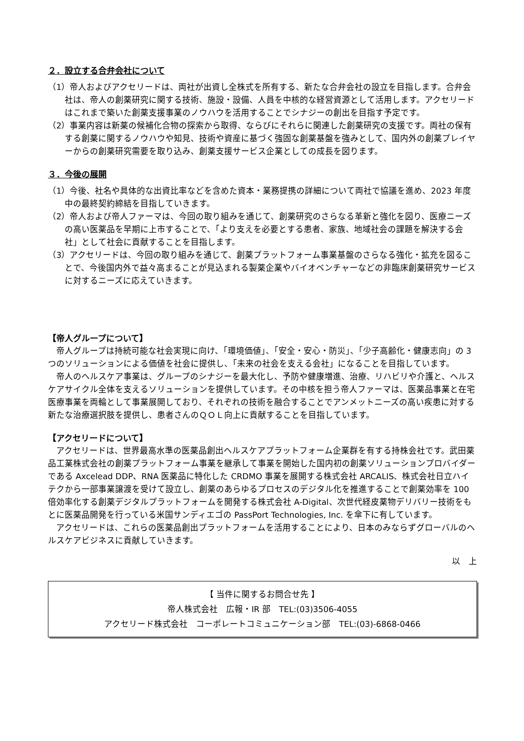２．設立する合弁会社について
（1）帝人およびアクセリードは、両社が出資し全株式を所有する、新たな合弁会社の設立を目指します。合弁会社は、帝人の創薬研究に関する技術、施設・設備、人員を中核的な経営資源として活用します。アクセリードはこれまで築いた創薬支援事業のノウハウを活用することでシナジーの創出を目指す予定です。
（2）事業内容は新薬の候補化合物の探索から取得、ならびにそれらに関連した創薬研究の支援です。両社の保有する創薬に関するノウハウや知見、技術や資産に基づく強固な創薬基盤を強みとして、国内外の創薬プレイヤーからの創薬研究需要を取り込み、創薬支援サービス企業としての成長を図ります。
３．今後の展開
（1）今後、社名や具体的な出資比率などを含めた資本・業務提携の詳細について両社で協議を進め、2023 年度中の最終契約締結を目指していきます。
（2）帝人および帝人ファーマは、今回の取り組みを通じて、創薬研究のさらなる革新と強化を図り、医療ニーズの高い医薬品を早期に上市することで、「より支えを必要とする患者、家族、地域社会の課題を解決する会社」として社会に貢献することを目指します。
（3）アクセリードは、今回の取り組みを通じて、創薬プラットフォーム事業基盤のさらなる強化・拡充を図ることで、今後国内外で益々高まることが見込まれる製薬企業やバイオベンチャーなどの非臨床創薬研究サービスに対するニーズに応えていきます。
【帝人グループについて】
帝人グループは持続可能な社会実現に向け、「環境価値」、「安全・安心・防災」、「少子高齢化・健康志向」の 3 つのソリューションによる価値を社会に提供し、「未来の社会を支える会社」になることを目指しています。
帝人のヘルスケア事業は、グループのシナジーを最大化し、予防や健康増進、治療、リハビリや介護と、ヘルスケアサイクル全体を支えるソリューションを提供しています。その中核を担う帝人ファーマは、医薬品事業と在宅医療事業を両輪として事業展開しており、それぞれの技術を融合することでアンメットニーズの高い疾患に対する新たな治療選択肢を提供し、患者さんのＱＯＬ向上に貢献することを目指しています。
【アクセリードについて】
アクセリードは、世界最高水準の医薬品創出ヘルスケアプラットフォーム企業群を有する持株会社です。武田薬品工業株式会社の創薬プラットフォーム事業を継承して事業を開始した国内初の創薬ソリューションプロバイダーである Axcelead DDP、RNA 医薬品に特化した CRDMO 事業を展開する株式会社 ARCALIS、株式会社日立ハイテクから一部事業譲渡を受けて設立し、創薬のあらゆるプロセスのデジタル化を推進することで創薬効率を 100 倍効率化する創薬デジタルプラットフォームを開発する株式会社 A-Digital、次世代経皮薬物デリバリー技術をもとに医薬品開発を行っている米国サンディエゴの PassPort Technologies, Inc. を傘下に有しています。
アクセリードは、これらの医薬品創出プラットフォームを活用することにより、日本のみならずグローバルのヘルスケアビジネスに貢献していきます。
以　上
【 当件に関するお問合せ先 】
帝人株式会社　広報・IR 部　TEL:(03)3506-4055
アクセリード株式会社　コーポレートコミュニケーション部　TEL:(03)-6868-0466